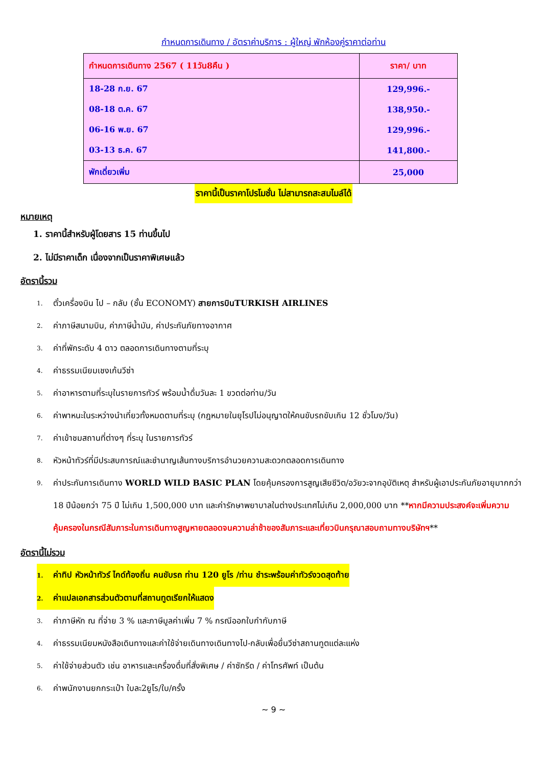กำหนดการเดินทาง / อัตราค่าบริการ : ผู้ใหญ่ พักห้องคู่ราคาต่อท่าน
| กำหนดการเดินทาง 2567 ( 11วัน8คืน ) | ราคา/ บาท |
| --- | --- |
| 18-28 ก.ย. 67 | 129,996.- |
| 08-18 ต.ค. 67 | 138,950.- |
| 06-16 พ.ย. 67 | 129,996.- |
| 03-13 ธ.ค. 67 | 141,800.- |
| พักเดี่ยวเพิ่ม | 25,000 |
ราคานี้เป็นราคาโปรโมชั่น ไม่สามารถสะสมไมล์ได้
หมายเหตุ
1. ราคานี้สำหรับผู้โดยสาร 15 ท่านขึ้นไป
2. ไม่มีราคาเด็ก เนื่องจากเป็นราคาพิเศษแล้ว
อัตรานี้รวม
1. ตั๋วเครื่องบิน ไป – กลับ (ชั้น ECONOMY) สายการบินTURKISH AIRLINES
2. ค่าภาษีสนามบิน, ค่าภาษีน้ำมัน, ค่าประกันภัยทางอากาศ
3. ค่าที่พักระดับ 4 ดาว ตลอดการเดินทางตามที่ระบุ
4. ค่าธรรมเนียมเชงเก้นวีซ่า
5. ค่าอาหารตามที่ระบุในรายการทัวร์ พร้อมน้ำดื่มวันละ 1 ขวดต่อท่าน/วัน
6. ค่าพาหนะในระหว่างนำเที่ยวทั้งหมดตามที่ระบุ (กฎหมายในยุโรปไม่อนุญาตให้คนขับรถขับเกิน 12 ชั่วโมง/วัน)
7. ค่าเข้าชมสถานที่ต่างๆ ที่ระบุ ในรายการทัวร์
8. หัวหน้าทัวร์ที่มีประสบการณ์และชำนาญเส้นทางบริการอำนวยความสะดวกตลอดการเดินทาง
9. ค่าประกันการเดินทาง WORLD WILD BASIC PLAN โดยคุ้มครองการสูญเสียชีวิต/อวัยวะจากอุบัติเหตุ สำหรับผู้เอาประกันภัยอายุมากกว่า 18 ปีน้อยกว่า 75 ปี ไม่เกิน 1,500,000 บาท และค่ารักษาพยาบาลในต่างประเทศไม่เกิน 2,000,000 บาท **หากมีความประสงค์จะเพิ่มความคุ้มครองในกรณีสัมภาระในการเดินทางสูญหายตลอดจนความล่าช้าของสัมภาระและเที่ยวบินกรุณาสอบถามทางบริษัทฯ**
อัตรานี้ไม่รวม
1. ค่าทิป หัวหน้าทัวร์ ไกด์ท้องถิ่น คนขับรถ ท่าน 120 ยูโร /ท่าน ชำระพร้อมค่าทัวร์งวดสุดท้าย
2. ค่าแปลเอกสารส่วนตัวตามที่สถานทูตเรียกให้แสดง
3. ค่าภาษีหัก ณ ที่จ่าย 3 % และภาษีมูลค่าเพิ่ม 7 % กรณีออกใบกำกับภาษี
4. ค่าธรรมเนียมหนังสือเดินทางและค่าใช้จ่ายเดินทางเดินทางไป-กลับเพื่อยื่นวีซ่าสถานทูตแต่ละแห่ง
5. ค่าใช้จ่ายส่วนตัว เช่น อาหารและเครื่องดื่มที่สั่งพิเศษ / ค่าซักรีด / ค่าโทรศัพท์ เป็นต้น
6. ค่าพนักงานยกกระเป๋า ใบละ2ยูโร/ใบ/ครั้ง
~ 9 ~